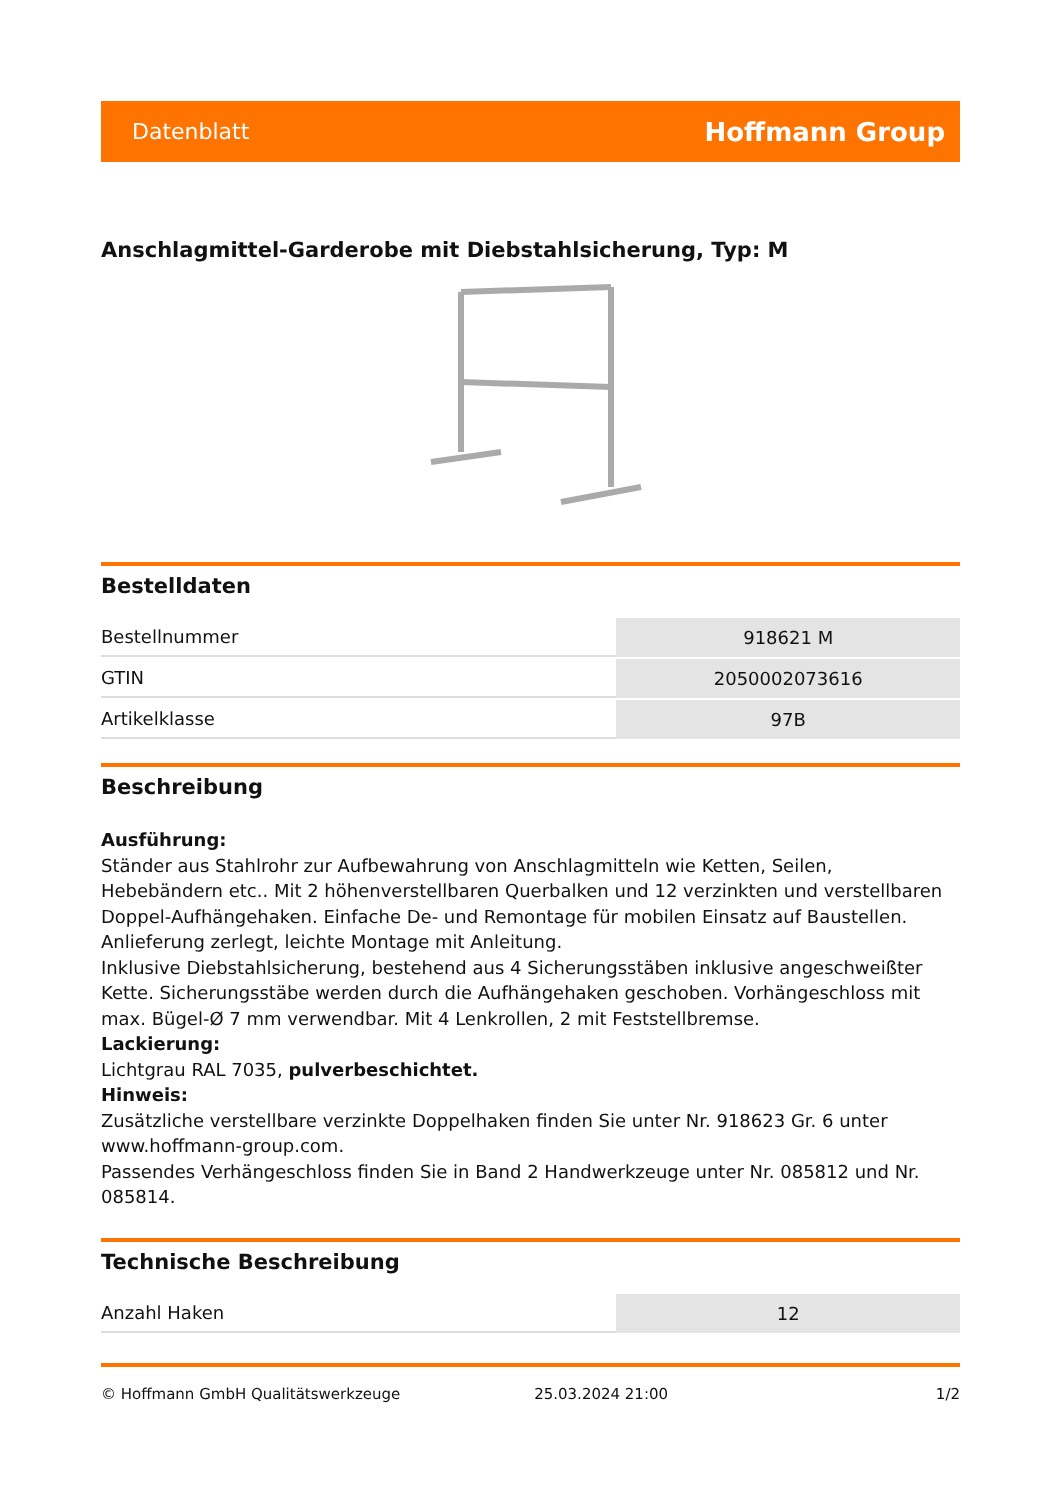Datenblatt Hoffmann Group
Anschlagmittel-Garderobe mit Diebstahlsicherung, Typ: M
Bestelldaten
| Bestellnummer | 918621 M |
| GTIN | 2050002073616 |
| Artikelklasse | 97B |
Beschreibung
Ausführung:
Ständer aus Stahlrohr zur Aufbewahrung von Anschlagmitteln wie Ketten, Seilen, Hebebändern etc.. Mit 2 höhenverstellbaren Querbalken und 12 verzinkten und verstellbaren Doppel-Aufhängehaken. Einfache De- und Remontage für mobilen Einsatz auf Baustellen. Anlieferung zerlegt, leichte Montage mit Anleitung.
Inklusive Diebstahlsicherung, bestehend aus 4 Sicherungsstäben inklusive angeschweißter Kette. Sicherungsstäbe werden durch die Aufhängehaken geschoben. Vorhängeschloss mit max. Bügel-Ø 7 mm verwendbar. Mit 4 Lenkrollen, 2 mit Feststellbremse.
Lackierung:
Lichtgrau RAL 7035, pulverbeschichtet.
Hinweis:
Zusätzliche verstellbare verzinkte Doppelhaken finden Sie unter Nr. 918623 Gr. 6 unter www.hoffmann-group.com.
Passendes Verhängeschloss finden Sie in Band 2 Handwerkzeuge unter Nr. 085812 und Nr. 085814.
Technische Beschreibung
| Anzahl Haken | 12 |
© Hoffmann GmbH Qualitätswerkzeuge 25.03.2024 21:00 1/2